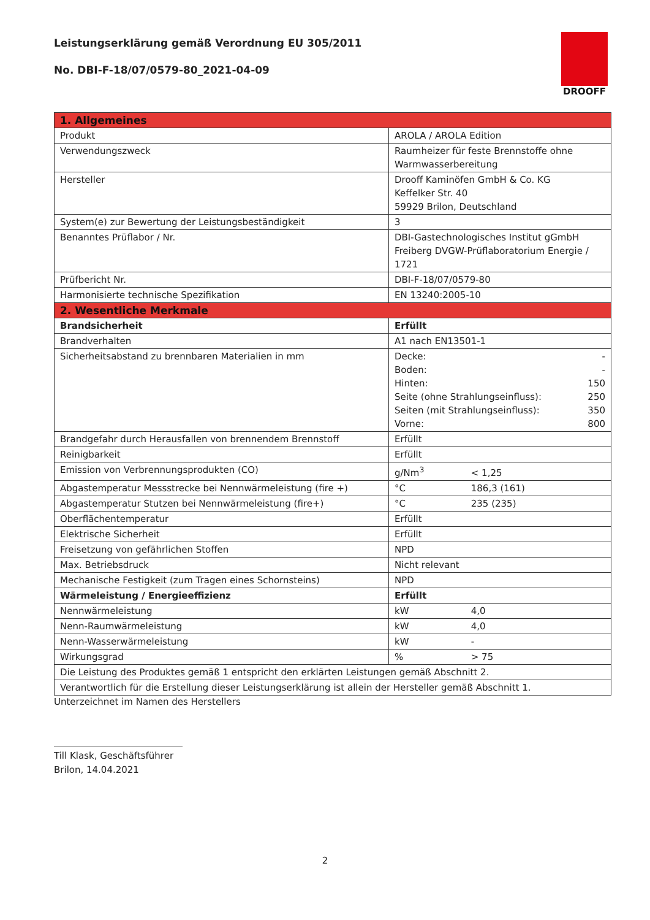Leistungserklärung gemäß Verordnung EU 305/2011
No. DBI-F-18/07/0579-80_2021-04-09
DROOFF
| 1. Allgemeines | |
| Produkt | AROLA / AROLA Edition |
| Verwendungszweck | Raumheizer für feste Brennstoffe ohne Warmwasserbereitung |
| Hersteller | Drooff Kaminöfen GmbH & Co. KG Keffelker Str. 40 59929 Brilon, Deutschland |
| System(e) zur Bewertung der Leistungsbeständigkeit | 3 |
| Benanntes Prüflabor / Nr. | DBI-Gastechnologisches Institut gGmbH Freiberg DVGW-Prüflaboratorium Energie / 1721 |
| Prüfbericht Nr. | DBI-F-18/07/0579-80 |
| Harmonisierte technische Spezifikation | EN 13240:2005-10 |
| 2. Wesentliche Merkmale | |
| Brandsicherheit | Erfüllt |
| Brandverhalten | A1 nach EN13501-1 |
| Sicherheitsabstand zu brennbaren Materialien in mm | Decke: - Boden: - Hinten: 150 Seite (ohne Strahlungseinfluss): 250 Seiten (mit Strahlungseinfluss): 350 Vorne: 800 |
| Brandgefahr durch Herausfallen von brennendem Brennstoff | Erfüllt |
| Reinigbarkeit | Erfüllt |
| Emission von Verbrennungsprodukten (CO) | g/Nm<sup>3</sup> < 1,25 |
| Abgastemperatur Messstrecke bei Nennwärmeleistung (fire +) | °C 186,3 (161) |
| Abgastemperatur Stutzen bei Nennwärmeleistung (fire+) | °C 235 (235) |
| Oberflächentemperatur | Erfüllt |
| Elektrische Sicherheit | Erfüllt |
| Freisetzung von gefährlichen Stoffen | NPD |
| Max. Betriebsdruck | Nicht relevant |
| Mechanische Festigkeit (zum Tragen eines Schornsteins) | NPD |
| Wärmeleistung / Energieeffizienz | Erfüllt |
| Nennwärmeleistung | kW 4,0 |
| Nenn-Raumwärmeleistung | kW 4,0 |
| Nenn-Wasserwärmeleistung | kW - |
| Wirkungsgrad | % > 75 |
| Die Leistung des Produktes gemäß 1 entspricht den erklärten Leistungen gemäß Abschnitt 2. | |
| Verantwortlich für die Erstellung dieser Leistungserklärung ist allein der Hersteller gemäß Abschnitt 1. | |
Unterzeichnet im Namen des Herstellers
Till Klask, Geschäftsführer
Brilon, 14.04.2021
2